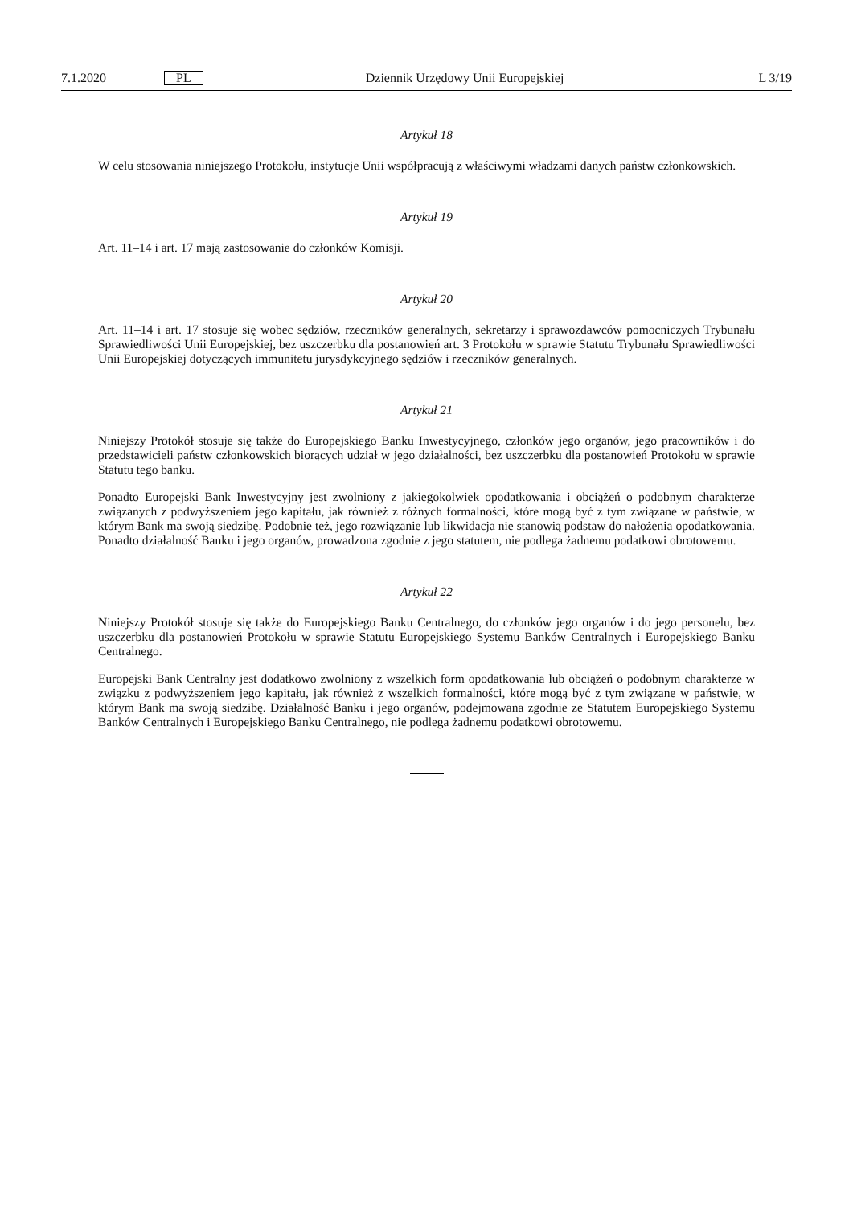7.1.2020 PL Dziennik Urzędowy Unii Europejskiej L 3/19
Artykuł 18
W celu stosowania niniejszego Protokołu, instytucje Unii współpracują z właściwymi władzami danych państw członkowskich.
Artykuł 19
Art. 11–14 i art. 17 mają zastosowanie do członków Komisji.
Artykuł 20
Art. 11–14 i art. 17 stosuje się wobec sędziów, rzeczników generalnych, sekretarzy i sprawozdawców pomocniczych Trybunału Sprawiedliwości Unii Europejskiej, bez uszczerbku dla postanowień art. 3 Protokołu w sprawie Statutu Trybunału Sprawiedliwości Unii Europejskiej dotyczących immunitetu jurysdykcyjnego sędziów i rzeczników generalnych.
Artykuł 21
Niniejszy Protokół stosuje się także do Europejskiego Banku Inwestycyjnego, członków jego organów, jego pracowników i do przedstawicieli państw członkowskich biorących udział w jego działalności, bez uszczerbku dla postanowień Protokołu w sprawie Statutu tego banku.
Ponadto Europejski Bank Inwestycyjny jest zwolniony z jakiegokolwiek opodatkowania i obciążeń o podobnym charakterze związanych z podwyższeniem jego kapitału, jak również z różnych formalności, które mogą być z tym związane w państwie, w którym Bank ma swoją siedzibę. Podobnie też, jego rozwiązanie lub likwidacja nie stanowią podstaw do nałożenia opodatkowania. Ponadto działalność Banku i jego organów, prowadzona zgodnie z jego statutem, nie podlega żadnemu podatkowi obrotowemu.
Artykuł 22
Niniejszy Protokół stosuje się także do Europejskiego Banku Centralnego, do członków jego organów i do jego personelu, bez uszczerbku dla postanowień Protokołu w sprawie Statutu Europejskiego Systemu Banków Centralnych i Europejskiego Banku Centralnego.
Europejski Bank Centralny jest dodatkowo zwolniony z wszelkich form opodatkowania lub obciążeń o podobnym charakterze w związku z podwyższeniem jego kapitału, jak również z wszelkich formalności, które mogą być z tym związane w państwie, w którym Bank ma swoją siedzibę. Działalność Banku i jego organów, podejmowana zgodnie ze Statutem Europejskiego Systemu Banków Centralnych i Europejskiego Banku Centralnego, nie podlega żadnemu podatkowi obrotowemu.